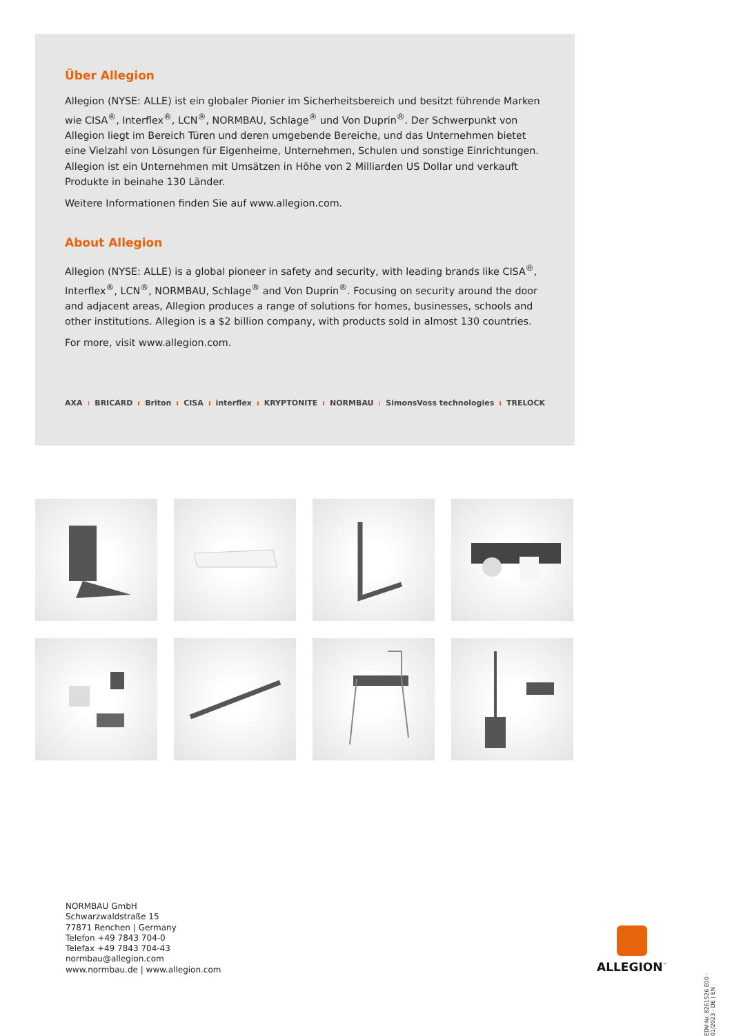Über Allegion
Allegion (NYSE: ALLE) ist ein globaler Pionier im Sicherheitsbereich und besitzt führende Marken wie CISA<sup>®</sup>, Interflex<sup>®</sup>, LCN<sup>®</sup>, NORMBAU, Schlage<sup>®</sup> und Von Duprin<sup>®</sup>. Der Schwerpunkt von Allegion liegt im Bereich Türen und deren umgebende Bereiche, und das Unternehmen bietet eine Vielzahl von Lösungen für Eigenheime, Unternehmen, Schulen und sonstige Einrichtungen. Allegion ist ein Unternehmen mit Umsätzen in Höhe von 2 Milliarden US Dollar und verkauft Produkte in beinahe 130 Länder.
Weitere Informationen finden Sie auf www.allegion.com.
About Allegion
Allegion (NYSE: ALLE) is a global pioneer in safety and security, with leading brands like CISA<sup>®</sup>, Interflex<sup>®</sup>, LCN<sup>®</sup>, NORMBAU, Schlage<sup>®</sup> and Von Duprin<sup>®</sup>. Focusing on security around the door and adjacent areas, Allegion produces a range of solutions for homes, businesses, schools and other institutions. Allegion is a $2 billion company, with products sold in almost 130 countries.
For more, visit www.allegion.com.
AXA BRICARD Briton CISA interflex KRYPTONITE NORMBAU SimonsVoss technologies TRELOCK
NORMBAU GmbH
Schwarzwaldstraße 15
77871 Renchen | Germany
Telefon +49 7843 704-0
Telefax +49 7843 704-43
normbau@allegion.com
www.normbau.de | www.allegion.com
ALLEGION<sup>™</sup>
EDV-Nr. 8261526 E00 · 01/2023 · DE | EN